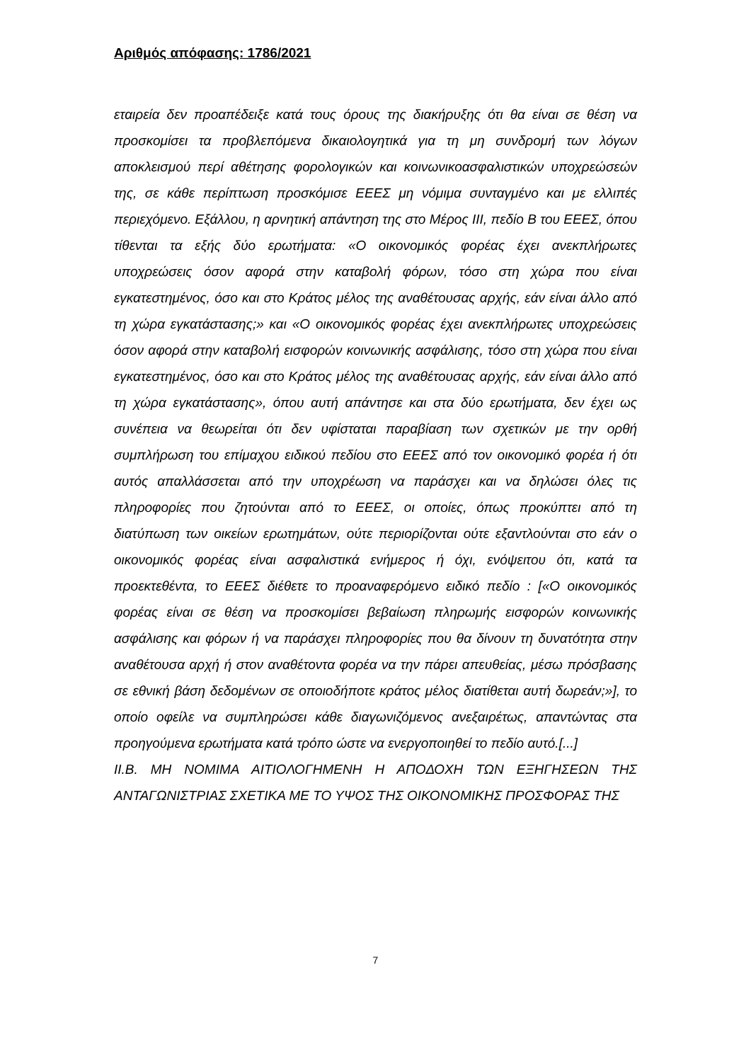Αριθμός απόφασης: 1786/2021
εταιρεία δεν προαπέδειξε κατά τους όρους της διακήρυξης ότι θα είναι σε θέση να προσκομίσει τα προβλεπόμενα δικαιολογητικά για τη μη συνδρομή των λόγων αποκλεισμού περί αθέτησης φορολογικών και κοινωνικοασφαλιστικών υποχρεώσεών της, σε κάθε περίπτωση προσκόμισε ΕΕΕΣ μη νόμιμα συνταγμένο και με ελλιπές περιεχόμενο. Εξάλλου, η αρνητική απάντηση της στο Μέρος ΙΙΙ, πεδίο Β του ΕΕΕΣ, όπου τίθενται τα εξής δύο ερωτήματα: «Ο οικονομικός φορέας έχει ανεκπλήρωτες υποχρεώσεις όσον αφορά στην καταβολή φόρων, τόσο στη χώρα που είναι εγκατεστημένος, όσο και στο Κράτος μέλος της αναθέτουσας αρχής, εάν είναι άλλο από τη χώρα εγκατάστασης;» και «Ο οικονομικός φορέας έχει ανεκπλήρωτες υποχρεώσεις όσον αφορά στην καταβολή εισφορών κοινωνικής ασφάλισης, τόσο στη χώρα που είναι εγκατεστημένος, όσο και στο Κράτος μέλος της αναθέτουσας αρχής, εάν είναι άλλο από τη χώρα εγκατάστασης», όπου αυτή απάντησε και στα δύο ερωτήματα, δεν έχει ως συνέπεια να θεωρείται ότι δεν υφίσταται παραβίαση των σχετικών με την ορθή συμπλήρωση του επίμαχου ειδικού πεδίου στο ΕΕΕΣ από τον οικονομικό φορέα ή ότι αυτός απαλλάσσεται από την υποχρέωση να παράσχει και να δηλώσει όλες τις πληροφορίες που ζητούνται από το ΕΕΕΣ, οι οποίες, όπως προκύπτει από τη διατύπωση των οικείων ερωτημάτων, ούτε περιορίζονται ούτε εξαντλούνται στο εάν ο οικονομικός φορέας είναι ασφαλιστικά ενήμερος ή όχι, ενόψειτου ότι, κατά τα προεκτεθέντα, το ΕΕΕΣ διέθετε το προαναφερόμενο ειδικό πεδίο : [«Ο οικονομικός φορέας είναι σε θέση να προσκομίσει βεβαίωση πληρωμής εισφορών κοινωνικής ασφάλισης και φόρων ή να παράσχει πληροφορίες που θα δίνουν τη δυνατότητα στην αναθέτουσα αρχή ή στον αναθέτοντα φορέα να την πάρει απευθείας, μέσω πρόσβασης σε εθνική βάση δεδομένων σε οποιοδήποτε κράτος μέλος διατίθεται αυτή δωρεάν;»], το οποίο οφείλε να συμπληρώσει κάθε διαγωνιζόμενος ανεξαιρέτως, απαντώντας στα προηγούμενα ερωτήματα κατά τρόπο ώστε να ενεργοποιηθεί το πεδίο αυτό.[...]
ΙΙ.Β. ΜΗ ΝΟΜΙΜΑ ΑΙΤΙΟΛΟΓΗΜΕΝΗ Η ΑΠΟΔΟΧΗ ΤΩΝ ΕΞΗΓΗΣΕΩΝ ΤΗΣ ΑΝΤΑΓΩΝΙΣΤΡΙΑΣ ΣΧΕΤΙΚΑ ΜΕ ΤΟ ΥΨΟΣ ΤΗΣ ΟΙΚΟΝΟΜΙΚΗΣ ΠΡΟΣΦΟΡΑΣ ΤΗΣ
7